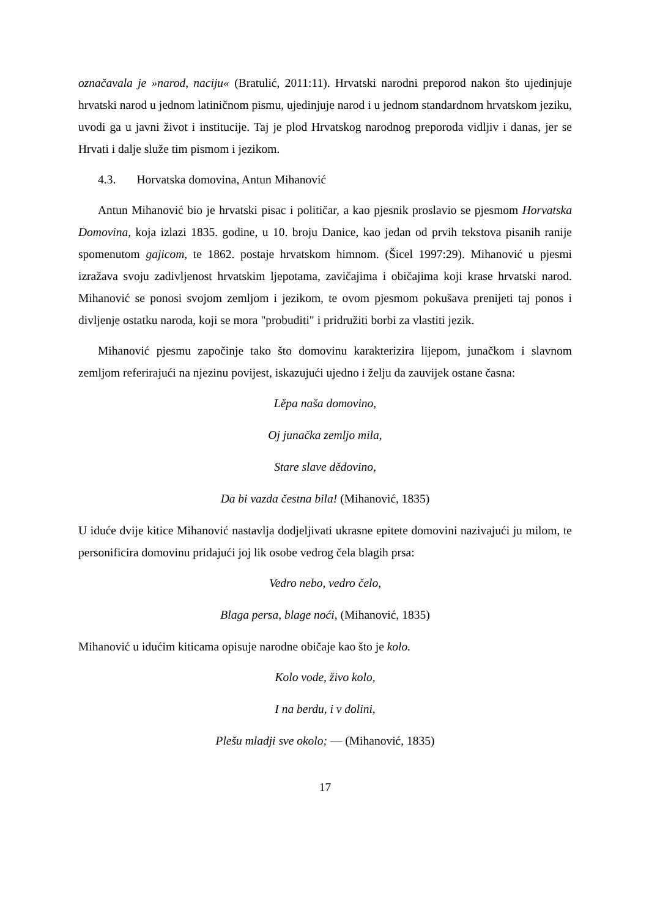označavala je »narod, naciju« (Bratulić, 2011:11). Hrvatski narodni preporod nakon što ujedinjuje hrvatski narod u jednom latiničnom pismu, ujedinjuje narod i u jednom standardnom hrvatskom jeziku, uvodi ga u javni život i institucije. Taj je plod Hrvatskog narodnog preporoda vidljiv i danas, jer se Hrvati i dalje služe tim pismom i jezikom.
4.3. Horvatska domovina, Antun Mihanović
Antun Mihanović bio je hrvatski pisac i političar, a kao pjesnik proslavio se pjesmom Horvatska Domovina, koja izlazi 1835. godine, u 10. broju Danice, kao jedan od prvih tekstova pisanih ranije spomenutom gajicom, te 1862. postaje hrvatskom himnom. (Šicel 1997:29). Mihanović u pjesmi izražava svoju zadivljenost hrvatskim ljepotama, zavičajima i običajima koji krase hrvatski narod. Mihanović se ponosi svojom zemljom i jezikom, te ovom pjesmom pokušava prenijeti taj ponos i divljenje ostatku naroda, koji se mora "probuditi" i pridružiti borbi za vlastiti jezik.
Mihanović pjesmu započinje tako što domovinu karakterizira lijepom, junačkom i slavnom zemljom referirajući na njezinu povijest, iskazujući ujedno i želju da zauvijek ostane časna:
Lěpa naša domovino,
Oj junačka zemljo mila,
Stare slave dědovino,
Da bi vazda čestna bila! (Mihanović, 1835)
U iduće dvije kitice Mihanović nastavlja dodjeljivati ukrasne epitete domovini nazivajući ju milom, te personificira domovinu pridajući joj lik osobe vedrog čela blagih prsa:
Vedro nebo, vedro čelo,
Blaga persa, blage noći, (Mihanović, 1835)
Mihanović u idućim kiticama opisuje narodne običaje kao što je kolo.
Kolo vode, živo kolo,
I na berdu, i v dolini,
Plešu mladji sve okolo; — (Mihanović, 1835)
17